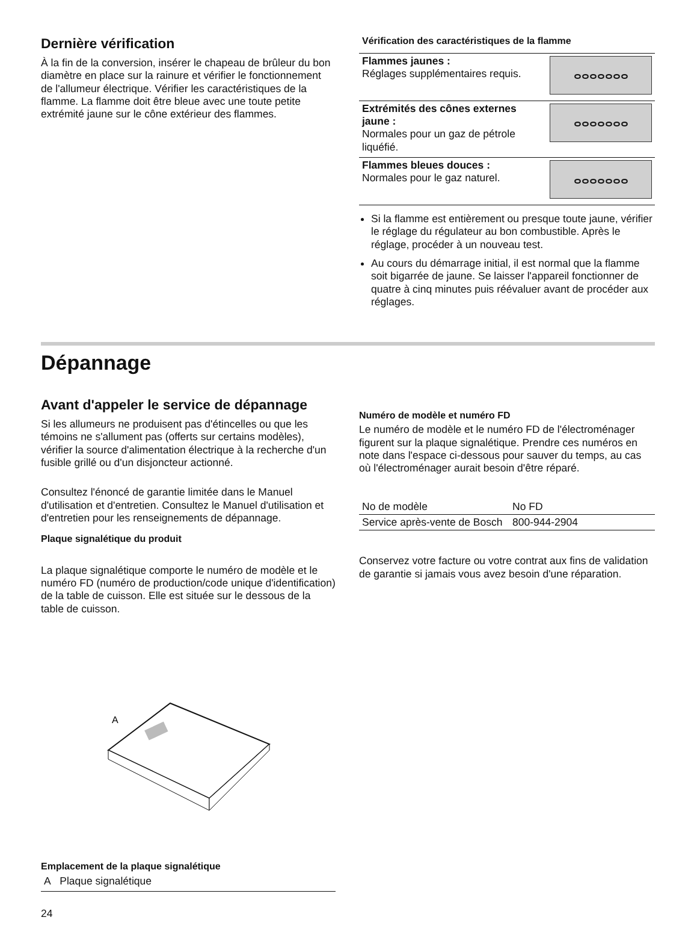Dernière vérification
À la fin de la conversion, insérer le chapeau de brûleur du bon diamètre en place sur la rainure et vérifier le fonctionnement de l'allumeur électrique. Vérifier les caractéristiques de la flamme. La flamme doit être bleue avec une toute petite extrémité jaune sur le cône extérieur des flammes.
Vérification des caractéristiques de la flamme
| Flammes jaunes : Réglages supplémentaires requis. | ⴰⴰⴰⴰⴰⴰⴰ |
| Extrémités des cônes externes jaune : Normales pour un gaz de pétrole liquéfié. | ⴰⴰⴰⴰⴰⴰⴰ |
| Flammes bleues douces : Normales pour le gaz naturel. | ⴰⴰⴰⴰⴰⴰⴰ |
Si la flamme est entièrement ou presque toute jaune, vérifier le réglage du régulateur au bon combustible. Après le réglage, procéder à un nouveau test.
Au cours du démarrage initial, il est normal que la flamme soit bigarrée de jaune. Se laisser l'appareil fonctionner de quatre à cinq minutes puis réévaluer avant de procéder aux réglages.
Dépannage
Avant d'appeler le service de dépannage
Si les allumeurs ne produisent pas d'étincelles ou que les témoins ne s'allument pas (offerts sur certains modèles), vérifier la source d'alimentation électrique à la recherche d'un fusible grillé ou d'un disjoncteur actionné.
Consultez l'énoncé de garantie limitée dans le Manuel d'utilisation et d'entretien. Consultez le Manuel d'utilisation et d'entretien pour les renseignements de dépannage.
Plaque signalétique du produit
La plaque signalétique comporte le numéro de modèle et le numéro FD (numéro de production/code unique d'identification) de la table de cuisson. Elle est située sur le dessous de la table de cuisson.
A
Emplacement de la plaque signalétique
A Plaque signalétique
24
Numéro de modèle et numéro FD
Le numéro de modèle et le numéro FD de l'électroménager figurent sur la plaque signalétique. Prendre ces numéros en note dans l'espace ci-dessous pour sauver du temps, au cas où l'électroménager aurait besoin d'être réparé.
| No de modèle | No FD |
| Service après-vente de Bosch | 800-944-2904 |
Conservez votre facture ou votre contrat aux fins de validation de garantie si jamais vous avez besoin d'une réparation.